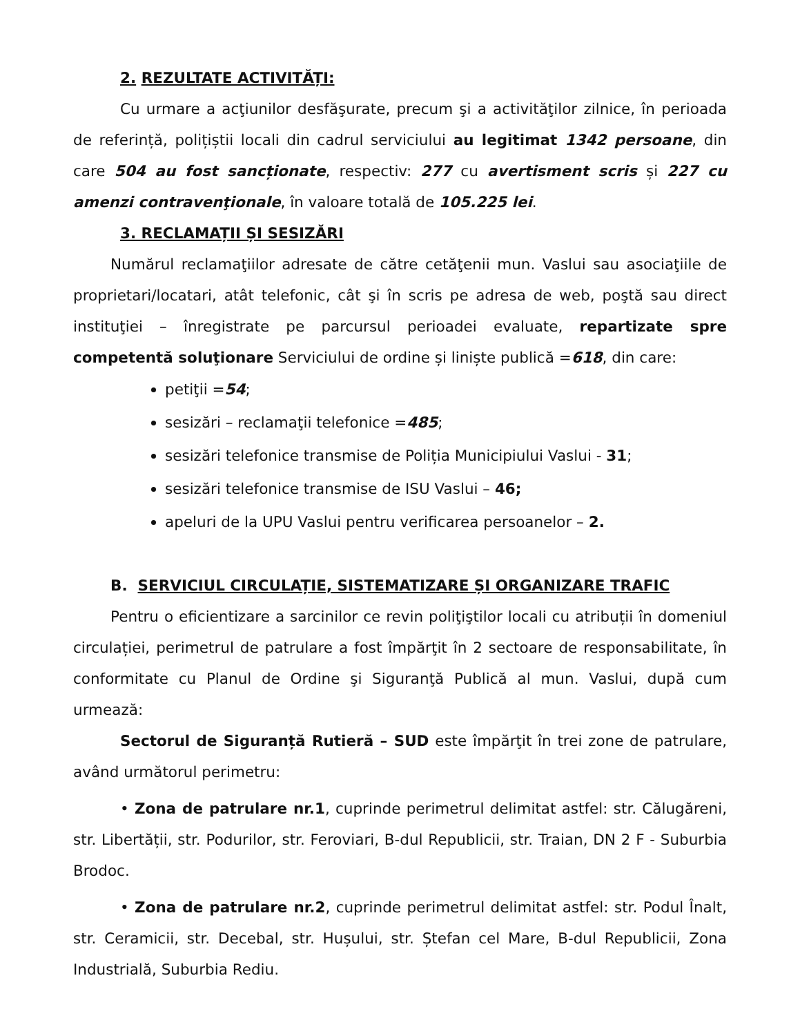2. REZULTATE ACTIVITĂȚI:
Cu urmare a acţiunilor desfăşurate, precum şi a activităţilor zilnice, în perioada de referință, polițiștii locali din cadrul serviciului au legitimat 1342 persoane, din care 504 au fost sancționate, respectiv: 277 cu avertisment scris și 227 cu amenzi contravenţionale, în valoare totală de 105.225 lei.
3. RECLAMAȚII ȘI SESIZĂRI
Numărul reclamaţiilor adresate de către cetăţenii mun. Vaslui sau asociaţiile de proprietari/locatari, atât telefonic, cât şi în scris pe adresa de web, poştă sau direct instituţiei – înregistrate pe parcursul perioadei evaluate, repartizate spre competentă soluţionare Serviciului de ordine și liniște publică =618, din care:
petiţii =54;
sesizări – reclamaţii telefonice =485;
sesizări telefonice transmise de Poliția Municipiului Vaslui - 31;
sesizări telefonice transmise de ISU Vaslui – 46;
apeluri de la UPU Vaslui pentru verificarea persoanelor – 2.
B. SERVICIUL CIRCULAȚIE, SISTEMATIZARE ȘI ORGANIZARE TRAFIC
Pentru o eficientizare a sarcinilor ce revin poliţiştilor locali cu atribuții în domeniul circulației, perimetrul de patrulare a fost împărţit în 2 sectoare de responsabilitate, în conformitate cu Planul de Ordine şi Siguranţă Publică al mun. Vaslui, după cum urmează:
Sectorul de Siguranță Rutieră – SUD este împărţit în trei zone de patrulare, având următorul perimetru:
• Zona de patrulare nr.1, cuprinde perimetrul delimitat astfel: str. Călugăreni, str. Libertății, str. Podurilor, str. Feroviari, B-dul Republicii, str. Traian, DN 2 F - Suburbia Brodoc.
• Zona de patrulare nr.2, cuprinde perimetrul delimitat astfel: str. Podul Înalt, str. Ceramicii, str. Decebal, str. Hușului, str. Ștefan cel Mare, B-dul Republicii, Zona Industrială, Suburbia Rediu.